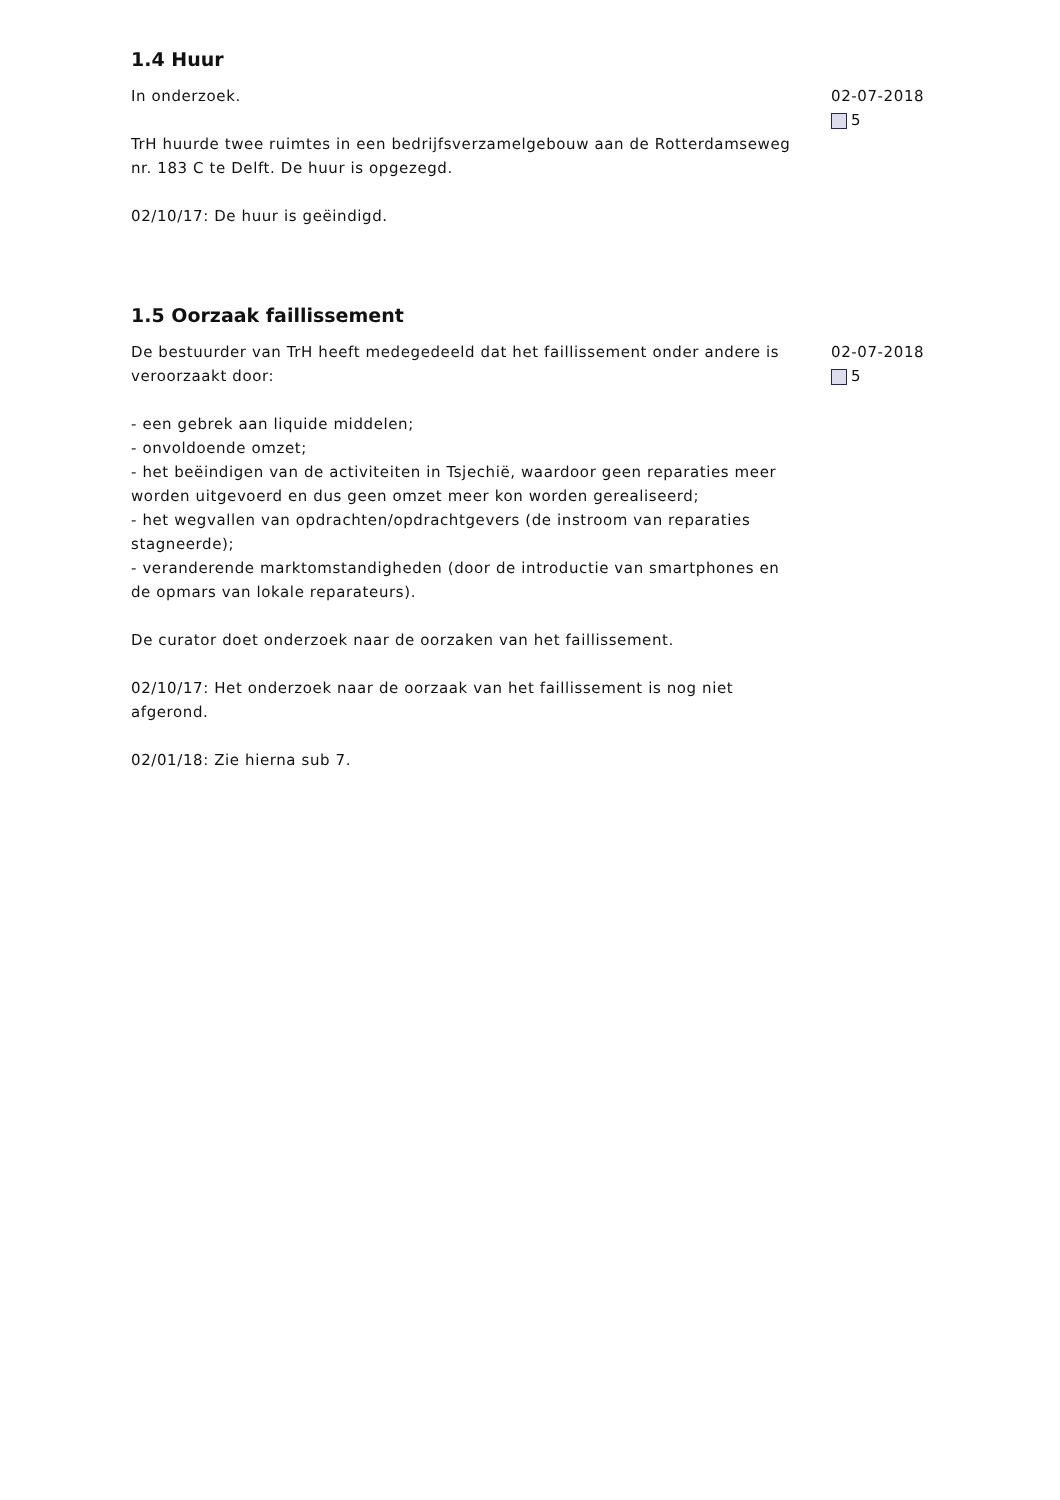1.4 Huur
In onderzoek.
TrH huurde twee ruimtes in een bedrijfsverzamelgebouw aan de Rotterdamseweg nr. 183 C te Delft. De huur is opgezegd.
02/10/17: De huur is geëindigd.
02-07-2018
5
1.5 Oorzaak faillissement
De bestuurder van TrH heeft medegedeeld dat het faillissement onder andere is veroorzaakt door:
- een gebrek aan liquide middelen;
- onvoldoende omzet;
- het beëindigen van de activiteiten in Tsjechië, waardoor geen reparaties meer worden uitgevoerd en dus geen omzet meer kon worden gerealiseerd;
- het wegvallen van opdrachten/opdrachtgevers (de instroom van reparaties stagneerde);
- veranderende marktomstandigheden (door de introductie van smartphones en de opmars van lokale reparateurs).
De curator doet onderzoek naar de oorzaken van het faillissement.
02/10/17: Het onderzoek naar de oorzaak van het faillissement is nog niet afgerond.
02/01/18: Zie hierna sub 7.
02-07-2018
5